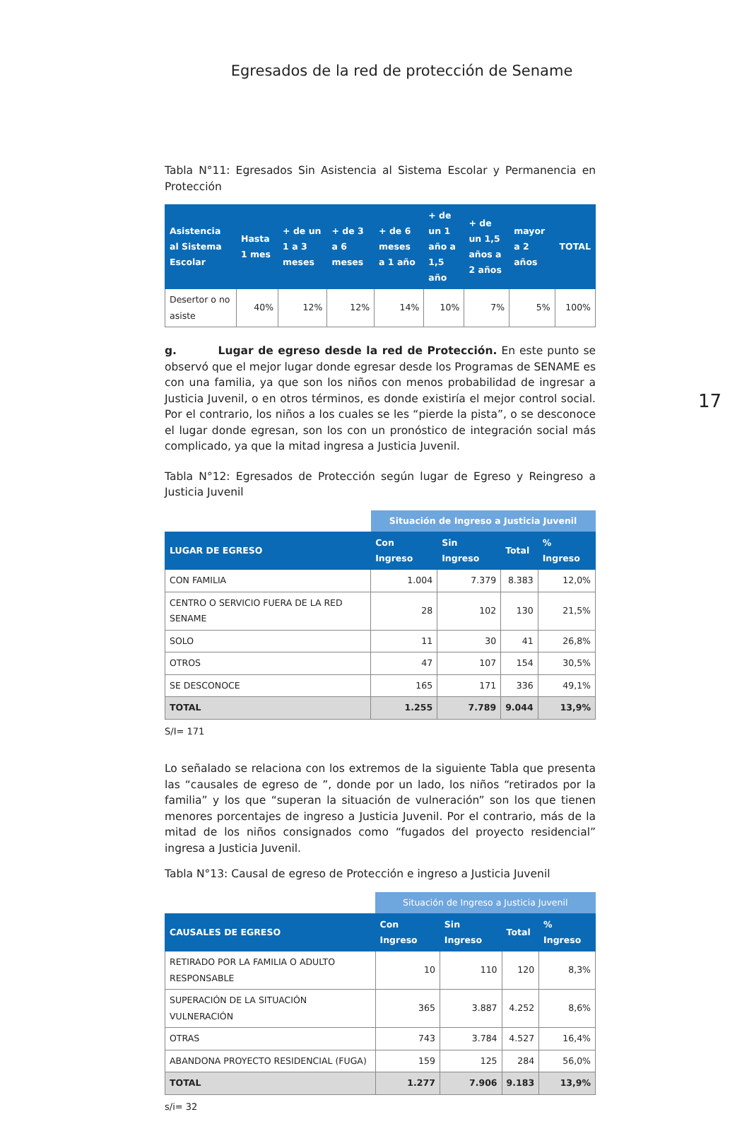Egresados de la red de protección de Sename
17
Tabla N°11: Egresados Sin Asistencia al Sistema Escolar y Permanencia en Protección
| Asistencia al Sistema Escolar | Hasta 1 mes | + de un 1 a 3 meses | + de 3 a 6 meses | + de 6 meses a 1 año | + de un 1 año a 1,5 año | + de un 1,5 años a 2 años | mayor a 2 años | TOTAL |
| --- | --- | --- | --- | --- | --- | --- | --- | --- |
| Desertor o no asiste | 40% | 12% | 12% | 14% | 10% | 7% | 5% | 100% |
g. Lugar de egreso desde la red de Protección. En este punto se observó que el mejor lugar donde egresar desde los Programas de SENAME es con una familia, ya que son los niños con menos probabilidad de ingresar a Justicia Juvenil, o en otros términos, es donde existiría el mejor control social. Por el contrario, los niños a los cuales se les “pierde la pista”, o se desconoce el lugar donde egresan, son los con un pronóstico de integración social más complicado, ya que la mitad ingresa a Justicia Juvenil.
Tabla N°12: Egresados de Protección según lugar de Egreso y Reingreso a Justicia Juvenil
| | Situación de Ingreso a Justicia Juvenil | | | |
| LUGAR DE EGRESO | Con Ingreso | Sin Ingreso | Total | % Ingreso |
| CON FAMILIA | 1.004 | 7.379 | 8.383 | 12,0% |
| CENTRO O SERVICIO FUERA DE LA RED SENAME | 28 | 102 | 130 | 21,5% |
| SOLO | 11 | 30 | 41 | 26,8% |
| OTROS | 47 | 107 | 154 | 30,5% |
| SE DESCONOCE | 165 | 171 | 336 | 49,1% |
| TOTAL | 1.255 | 7.789 | 9.044 | 13,9% |
S/I= 171
Lo señalado se relaciona con los extremos de la siguiente Tabla que presenta las “causales de egreso de ”, donde por un lado, los niños “retirados por la familia” y los que “superan la situación de vulneración” son los que tienen menores porcentajes de ingreso a Justicia Juvenil. Por el contrario, más de la mitad de los niños consignados como “fugados del proyecto residencial” ingresa a Justicia Juvenil.
Tabla N°13: Causal de egreso de Protección e ingreso a Justicia Juvenil
| | Situación de Ingreso a Justicia Juvenil | | | |
| CAUSALES DE EGRESO | Con Ingreso | Sin Ingreso | Total | % Ingreso |
| RETIRADO POR LA FAMILIA O ADULTO RESPONSABLE | 10 | 110 | 120 | 8,3% |
| SUPERACIÓN DE LA SITUACIÓN VULNERACIÓN | 365 | 3.887 | 4.252 | 8,6% |
| OTRAS | 743 | 3.784 | 4.527 | 16,4% |
| ABANDONA PROYECTO RESIDENCIAL (FUGA) | 159 | 125 | 284 | 56,0% |
| TOTAL | 1.277 | 7.906 | 9.183 | 13,9% |
s/i= 32